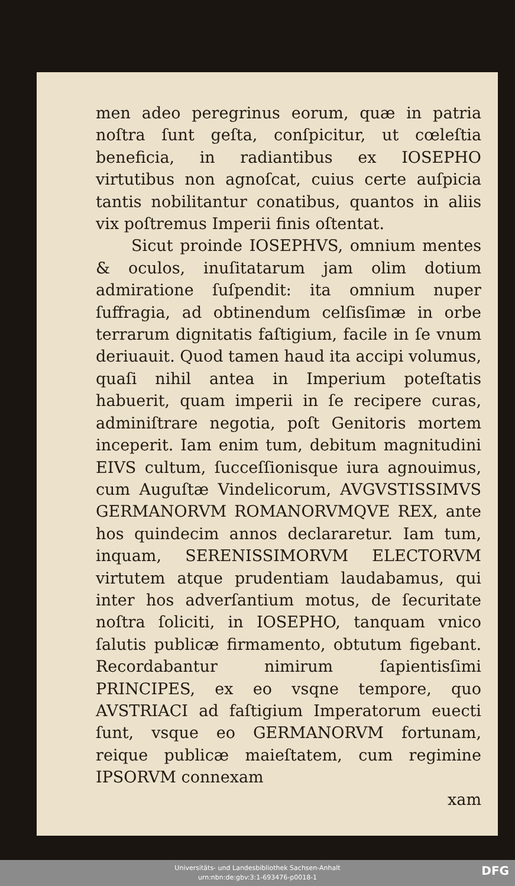men adeo peregrinus eorum, quæ in patria noſtra ſunt geſta, conſpicitur, ut cœleſtia beneficia, in radiantibus ex IOSEPHO virtutibus non agnoſcat, cuius certe auſpicia tantis nobilitantur conatibus, quantos in aliis vix poſtremus Imperii finis oſtentat.
Sicut proinde IOSEPHVS, omnium mentes & oculos, inuſitatarum jam olim dotium admiratione ſuſpendit: ita omnium nuper ſuffragia, ad obtinendum celſisſimæ in orbe terrarum dignitatis faſtigium, facile in ſe vnum deriuauit. Quod tamen haud ita accipi volumus, quaſi nihil antea in Imperium poteſtatis habuerit, quam imperii in ſe recipere curas, adminiſtrare negotia, poſt Genitoris mortem inceperit. Iam enim tum, debitum magnitudini EIVS cultum, ſucceſſionisque iura agnouimus, cum Auguſtæ Vindelicorum, AVGVSTISSIMVS GERMANORVM ROMANORVMQVE REX, ante hos quindecim annos declararetur. Iam tum, inquam, SERENISSIMORVM ELECTORVM virtutem atque prudentiam laudabamus, qui inter hos adverſantium motus, de ſecuritate noſtra ſoliciti, in IOSEPHO, tanquam vnico ſalutis publicæ firmamento, obtutum figebant. Recordabantur nimirum ſapientisſimi PRINCIPES, ex eo vsqne tempore, quo AVSTRIACI ad faſtigium Imperatorum euecti ſunt, vsque eo GERMANORVM fortunam, reique publicæ maieſtatem, cum regimine IPSORVM connexam
xam
Universitäts- und Landesbibliothek Sachsen-Anhalt
urn:nbn:de:gbv:3:1-693476-p0018-1
DFG